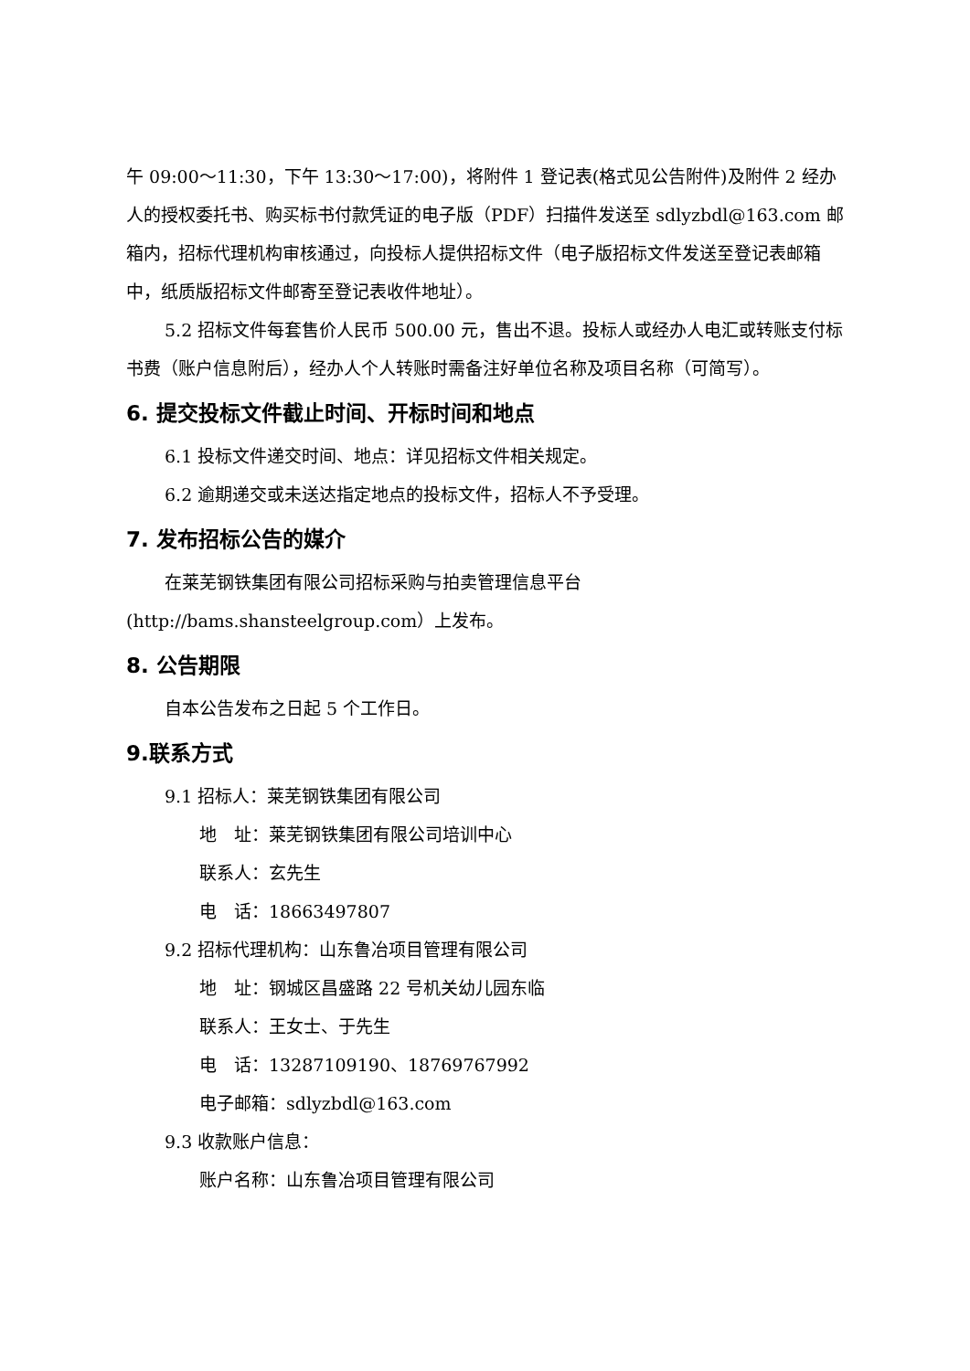午 09:00～11:30，下午 13:30～17:00)，将附件 1 登记表(格式见公告附件)及附件 2 经办人的授权委托书、购买标书付款凭证的电子版（PDF）扫描件发送至 sdlyzbdl@163.com 邮箱内，招标代理机构审核通过，向投标人提供招标文件（电子版招标文件发送至登记表邮箱中，纸质版招标文件邮寄至登记表收件地址）。
5.2 招标文件每套售价人民币 500.00 元，售出不退。投标人或经办人电汇或转账支付标书费（账户信息附后），经办人个人转账时需备注好单位名称及项目名称（可简写）。
6. 提交投标文件截止时间、开标时间和地点
6.1 投标文件递交时间、地点：详见招标文件相关规定。
6.2 逾期递交或未送达指定地点的投标文件，招标人不予受理。
7. 发布招标公告的媒介
在莱芜钢铁集团有限公司招标采购与拍卖管理信息平台(http://bams.shansteelgroup.com）上发布。
8. 公告期限
自本公告发布之日起 5 个工作日。
9.联系方式
9.1 招标人：莱芜钢铁集团有限公司
地　址：莱芜钢铁集团有限公司培训中心
联系人：玄先生
电　话：18663497807
9.2 招标代理机构：山东鲁冶项目管理有限公司
地　址：钢城区昌盛路 22 号机关幼儿园东临
联系人：王女士、于先生
电　话：13287109190、18769767992
电子邮箱：sdlyzbdl@163.com
9.3 收款账户信息：
账户名称：山东鲁冶项目管理有限公司